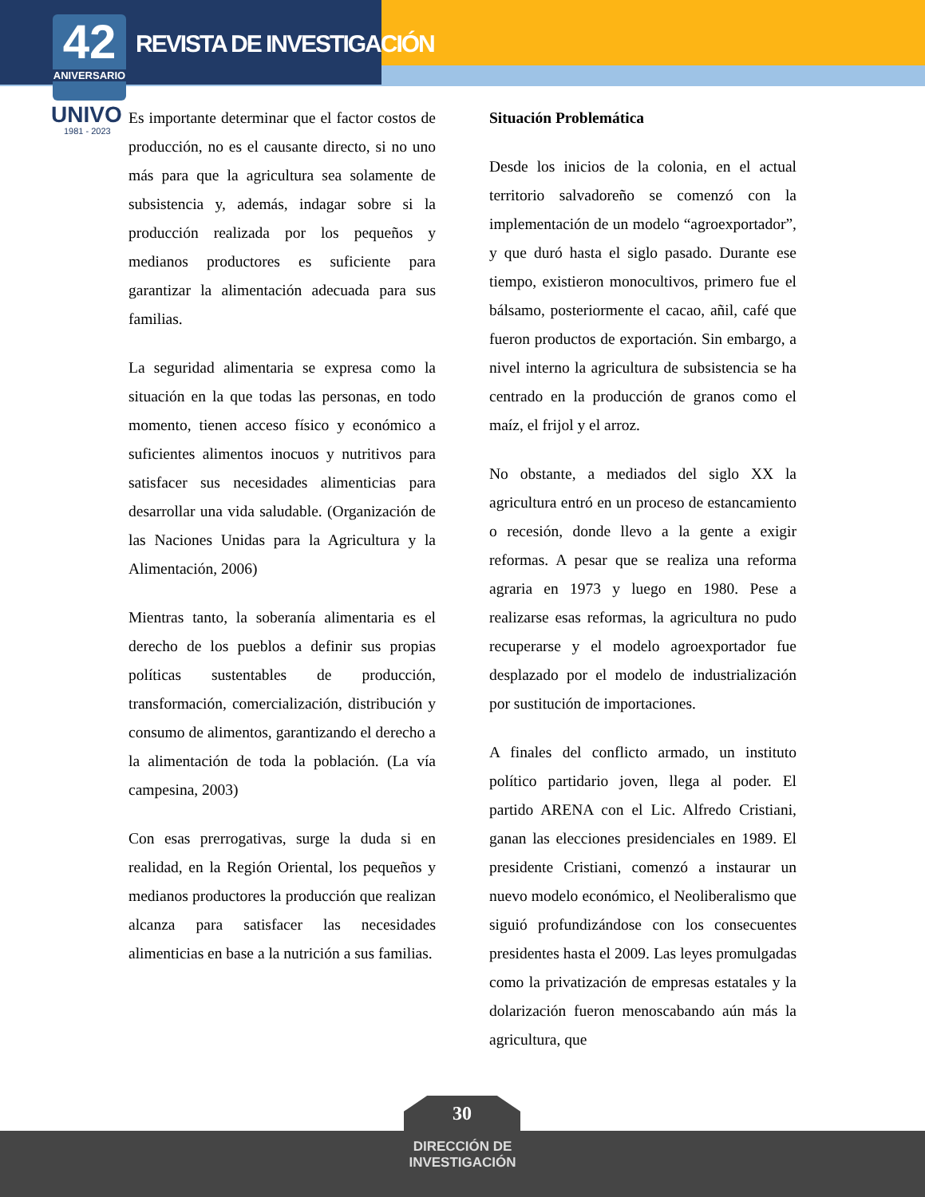42
ANIVERSARIO
REVISTA DE INVESTIGACIÓN
UNIVO
1981 - 2023
Es importante determinar que el factor costos de producción, no es el causante directo, si no uno más para que la agricultura sea solamente de subsistencia y, además, indagar sobre si la producción realizada por los pequeños y medianos productores es suficiente para garantizar la alimentación adecuada para sus familias.
La seguridad alimentaria se expresa como la situación en la que todas las personas, en todo momento, tienen acceso físico y económico a suficientes alimentos inocuos y nutritivos para satisfacer sus necesidades alimenticias para desarrollar una vida saludable. (Organización de las Naciones Unidas para la Agricultura y la Alimentación, 2006)
Mientras tanto, la soberanía alimentaria es el derecho de los pueblos a definir sus propias políticas sustentables de producción, transformación, comercialización, distribución y consumo de alimentos, garantizando el derecho a la alimentación de toda la población. (La vía campesina, 2003)
Con esas prerrogativas, surge la duda si en realidad, en la Región Oriental, los pequeños y medianos productores la producción que realizan alcanza para satisfacer las necesidades alimenticias en base a la nutrición a sus familias.
Situación Problemática
Desde los inicios de la colonia, en el actual territorio salvadoreño se comenzó con la implementación de un modelo “agroexportador”, y que duró hasta el siglo pasado. Durante ese tiempo, existieron monocultivos, primero fue el bálsamo, posteriormente el cacao, añil, café que fueron productos de exportación. Sin embargo, a nivel interno la agricultura de subsistencia se ha centrado en la producción de granos como el maíz, el frijol y el arroz.
No obstante, a mediados del siglo XX la agricultura entró en un proceso de estancamiento o recesión, donde llevo a la gente a exigir reformas. A pesar que se realiza una reforma agraria en 1973 y luego en 1980. Pese a realizarse esas reformas, la agricultura no pudo recuperarse y el modelo agroexportador fue desplazado por el modelo de industrialización por sustitución de importaciones.
A finales del conflicto armado, un instituto político partidario joven, llega al poder. El partido ARENA con el Lic. Alfredo Cristiani, ganan las elecciones presidenciales en 1989. El presidente Cristiani, comenzó a instaurar un nuevo modelo económico, el Neoliberalismo que siguió profundizándose con los consecuentes presidentes hasta el 2009. Las leyes promulgadas como la privatización de empresas estatales y la dolarización fueron menoscabando aún más la agricultura, que
30
DIRECCIÓN DE
INVESTIGACIÓN